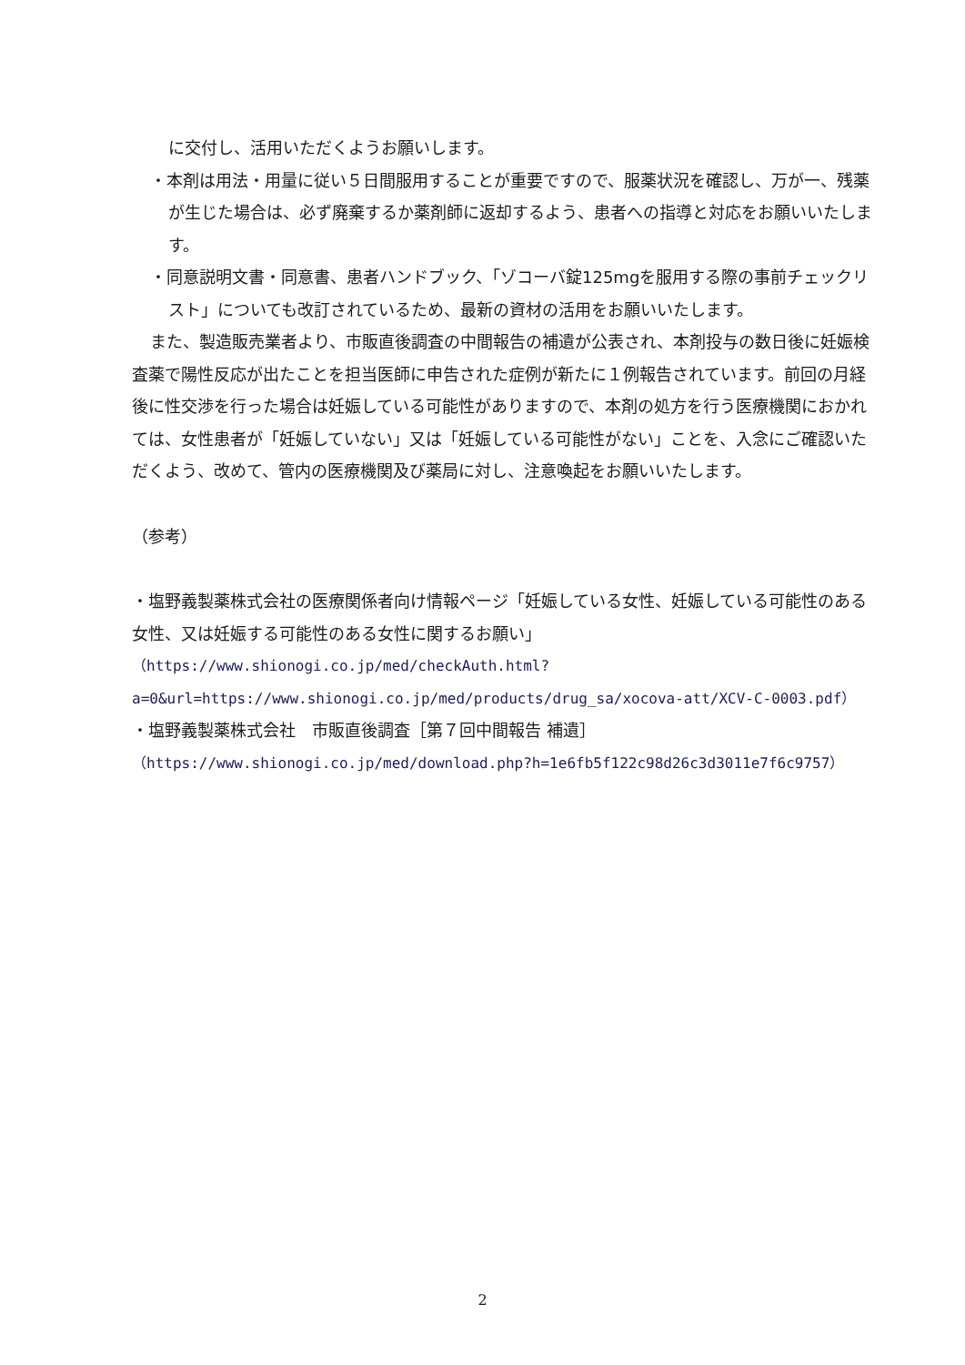に交付し、活用いただくようお願いします。
・本剤は用法・用量に従い５日間服用することが重要ですので、服薬状況を確認し、万が一、残薬が生じた場合は、必ず廃棄するか薬剤師に返却するよう、患者への指導と対応をお願いいたします。
・同意説明文書・同意書、患者ハンドブック、「ゾコーバ錠125mgを服用する際の事前チェックリスト」についても改訂されているため、最新の資材の活用をお願いいたします。
また、製造販売業者より、市販直後調査の中間報告の補遺が公表され、本剤投与の数日後に妊娠検査薬で陽性反応が出たことを担当医師に申告された症例が新たに１例報告されています。前回の月経後に性交渉を行った場合は妊娠している可能性がありますので、本剤の処方を行う医療機関におかれては、女性患者が「妊娠していない」又は「妊娠している可能性がない」ことを、入念にご確認いただくよう、改めて、管内の医療機関及び薬局に対し、注意喚起をお願いいたします。
（参考）
・塩野義製薬株式会社の医療関係者向け情報ページ「妊娠している女性、妊娠している可能性のある女性、又は妊娠する可能性のある女性に関するお願い」
（https://www.shionogi.co.jp/med/checkAuth.html?a=0&url=https://www.shionogi.co.jp/med/products/drug_sa/xocova-att/XCV-C-0003.pdf）
・塩野義製薬株式会社　市販直後調査［第７回中間報告 補遺］
（https://www.shionogi.co.jp/med/download.php?h=1e6fb5f122c98d26c3d3011e7f6c9757）
2